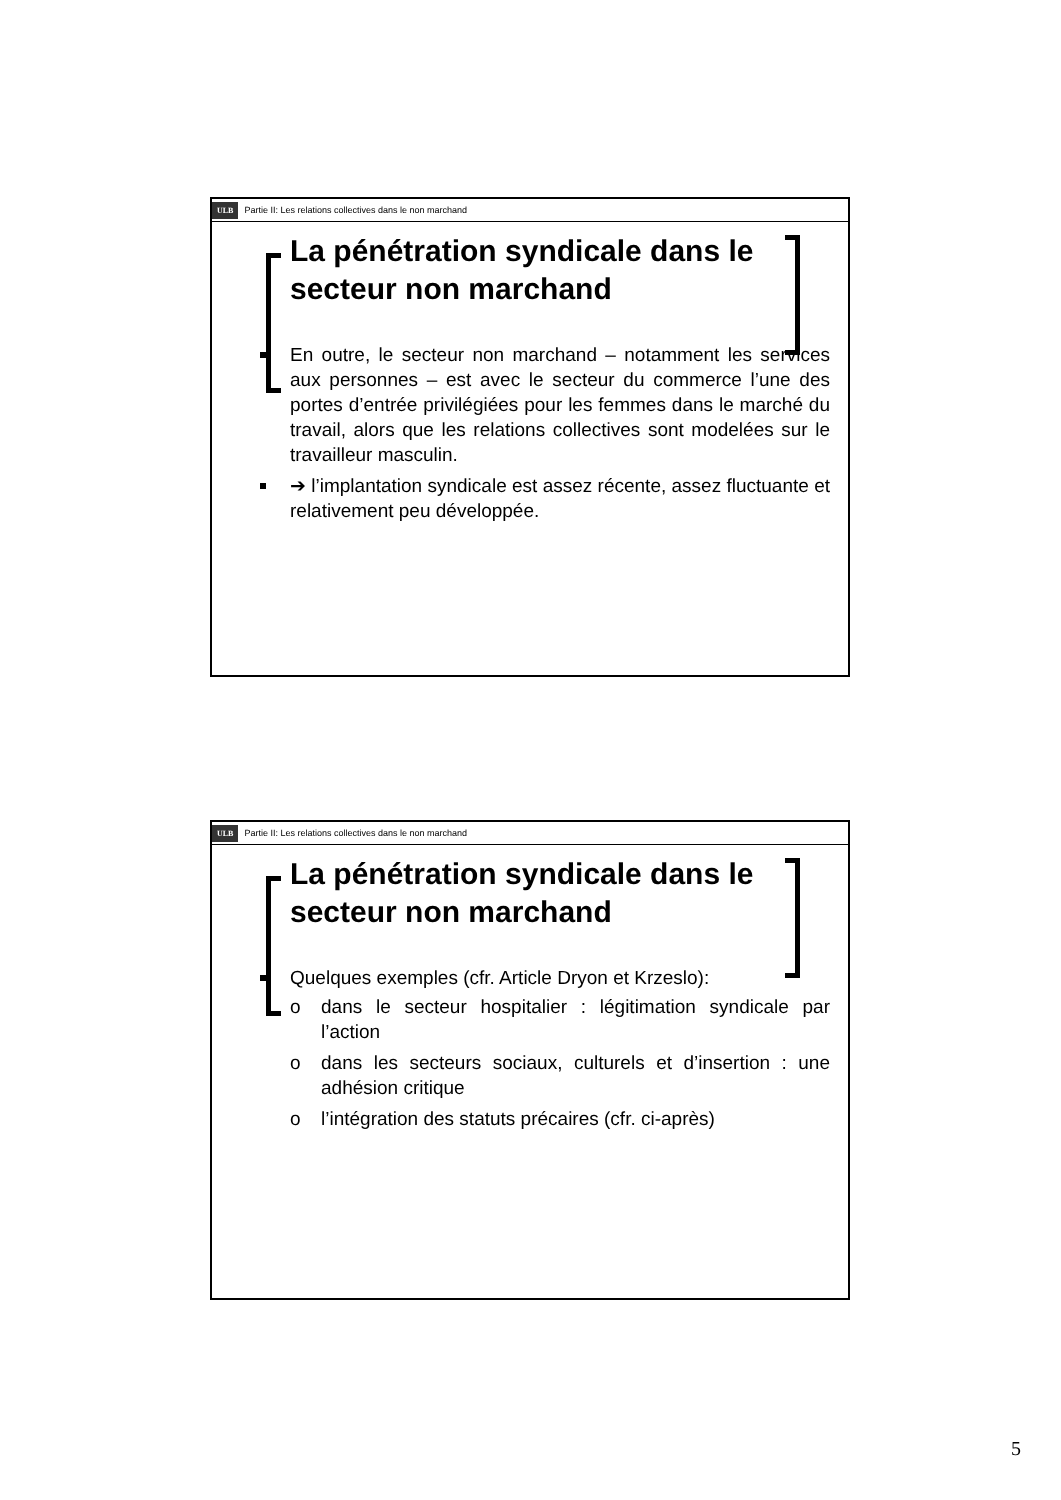ULB Partie II: Les relations collectives dans le non marchand
La pénétration syndicale dans le secteur non marchand
En outre, le secteur non marchand – notamment les services aux personnes – est avec le secteur du commerce l’une des portes d’entrée privilégiées pour les femmes dans le marché du travail, alors que les relations collectives sont modelées sur le travailleur masculin.
➔ l’implantation syndicale est assez récente, assez fluctuante et relativement peu développée.
ULB Partie II: Les relations collectives dans le non marchand
La pénétration syndicale dans le secteur non marchand
Quelques exemples (cfr. Article Dryon et Krzeslo):
o dans le secteur hospitalier : légitimation syndicale par l’action
o dans les secteurs sociaux, culturels et d’insertion : une adhésion critique
o l’intégration des statuts précaires (cfr. ci-après)
5